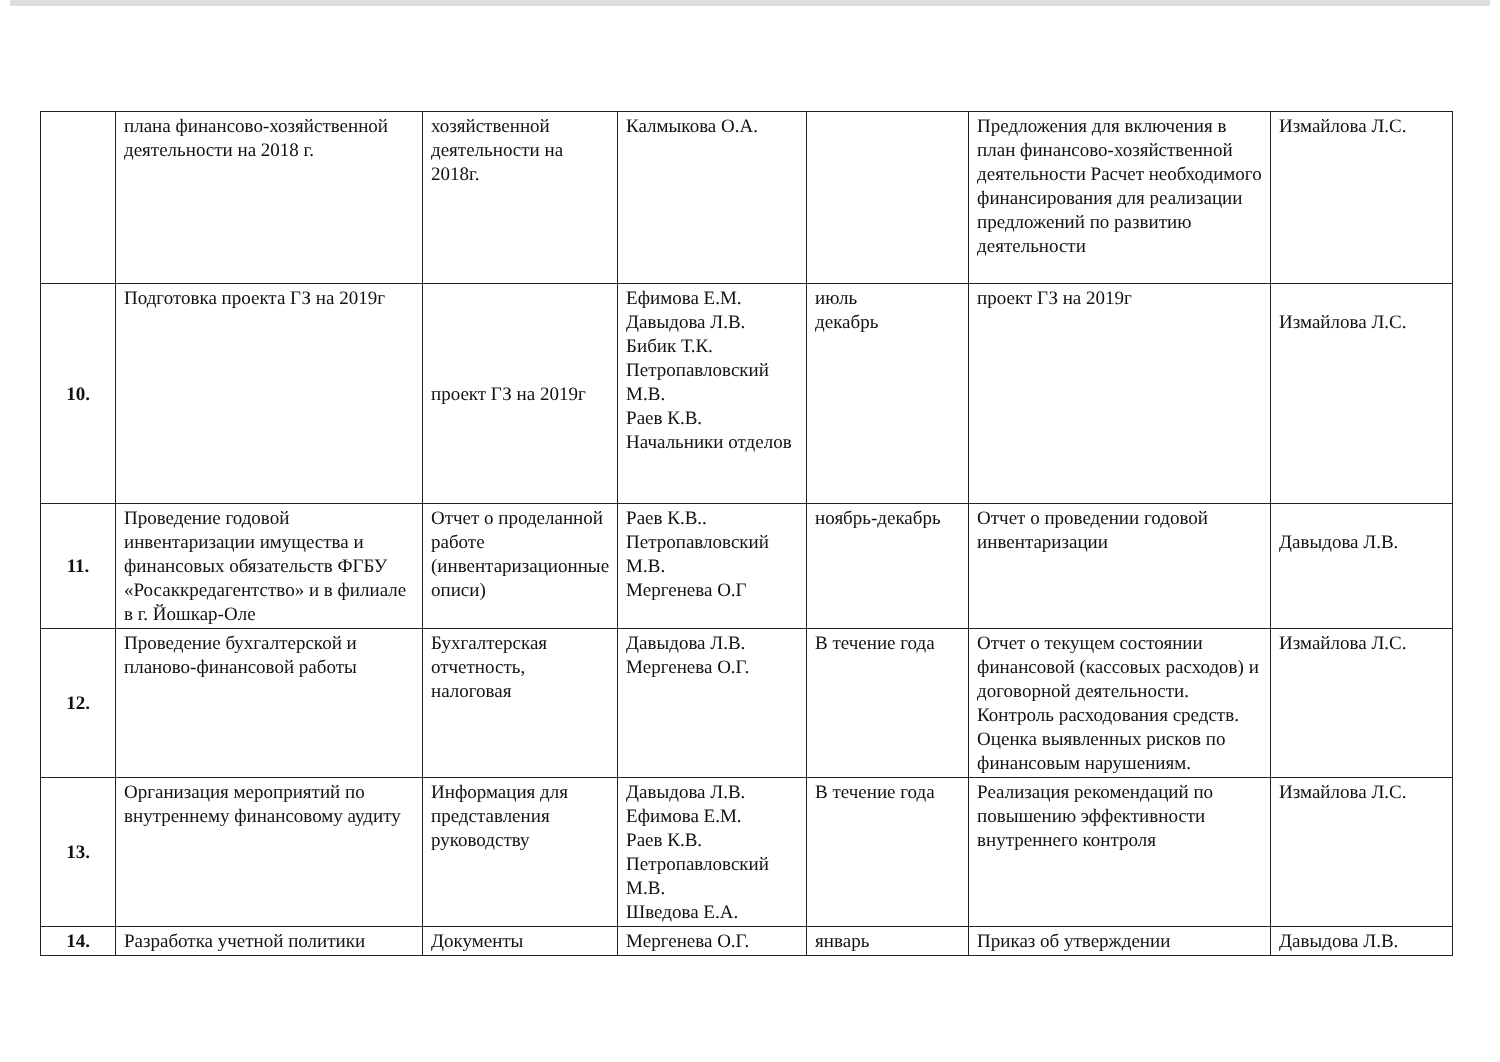| | плана финансово-хозяйственной деятельности на 2018 г. | хозяйственной деятельности на 2018г. | Калмыкова О.А. | | Предложения для включения в план финансово-хозяйственной деятельности Расчет необходимого финансирования для реализации предложений по развитию деятельности | Измайлова Л.С. |
| 10. | Подготовка проекта ГЗ на 2019г | проект ГЗ на 2019г | Ефимова Е.М. Давыдова Л.В. Бибик Т.К. Петропавловский М.В. Раев К.В. Начальники отделов | июль декабрь | проект ГЗ на 2019г | Измайлова Л.С. |
| 11. | Проведение годовой инвентаризации имущества и финансовых обязательств ФГБУ «Росаккредагентство» и в филиале в г. Йошкар-Оле | Отчет о проделанной работе (инвентаризационные описи) | Раев К.В.. Петропавловский М.В. Мергенева О.Г | ноябрь-декабрь | Отчет о проведении годовой инвентаризации | Давыдова Л.В. |
| 12. | Проведение бухгалтерской и планово-финансовой работы | Бухгалтерская отчетность, налоговая | Давыдова Л.В. Мергенева О.Г. | В течение года | Отчет о текущем состоянии финансовой (кассовых расходов) и договорной деятельности. Контроль расходования средств. Оценка выявленных рисков по финансовым нарушениям. | Измайлова Л.С. |
| 13. | Организация мероприятий по внутреннему финансовому аудиту | Информация для представления руководству | Давыдова Л.В. Ефимова Е.М. Раев К.В. Петропавловский М.В. Шведова Е.А. | В течение года | Реализация рекомендаций по повышению эффективности внутреннего контроля | Измайлова Л.С. |
| 14. | Разработка учетной политики | Документы | Мергенева О.Г. | январь | Приказ об утверждении | Давыдова Л.В. |